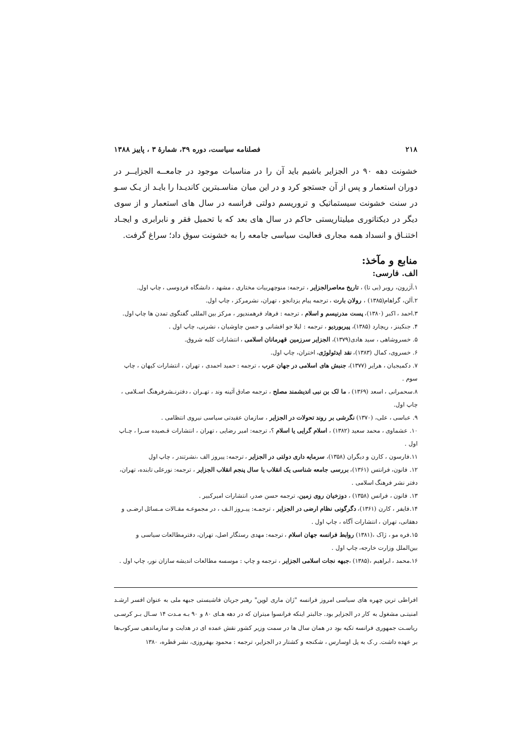۲۱۸ فصلنامه سیاست، دوره ۳۹، شمارۀ ۳ ، پاییز ۱۳۸۸
خشونت دهه ۹۰ در الجزایر باشیم باید آن را در مناسبات موجود در جامعــه الجزایــر در دوران استعمار و پس از آن جستجو کرد و در این میان مناسـبترین کاندیـدا را بایـد از یـک سـو در سنت خشونت سیستماتیک و تروریسم دولتی فرانسه در سال های استعمار و از سوی دیگر در دیکتاتوری میلیتاریستی حاکم در سال های بعد که با تحمیل فقر و نابرابری و ایجـاد اختنـاق و انسداد همه مجاری فعالیت سیاسی جامعه را به خشونت سوق داد؛ سراغ گرفت.
منابع و مآخذ:
الف. فارسی:
۱.آژرون، روبر (بی تا) ، تاریخ معاصرالجزایر ، ترجمه: منوچهربیات مختاری ، مشهد ، دانشگاه فردوسی ، چاپ اول.
۲.آلن، گراهام(۱۳۸۵) ، رولان بارت ، ترجمه پیام یزدانجو ، تهران، نشرمرکز ، چاپ اول.
۳.احمد ، اکبر (۱۳۸۰)، پست مدرنیسم و اسلام ، ترجمه : فرهاد فرهمندپور ، مرکز بین المللی گفتگوی تمدن ها چاپ اول.
۴. جنکینز ، ریچارد (۱۳۸۵)، پیربوردیو ، ترجمه : لیلا جو افشانی و حسن چاوشیان ، نشرنی، چاپ اول .
۵. خسروشاهی ، سید هادی(۱۳۷۹)، الجزایر سرزمین قهرمانان اسلامی ، انتشارات کلبه شروق.
۶. خسروی، کمال (۱۳۸۳)، نقد ایدئولوژی، اختران، چاپ اول.
۷. دکمیجیان ، هرایر (۱۳۷۷)، جنبش های اسلامی در جهان عرب ، ترجمه : حمید احمدی ، تهران ، انتشارات کیهان ، چاپ سوم .
۸.سحمرانی ، اسعد (۱۳۶۹) ، ما لک بن نبی اندیشمند مصلح ، ترجمه صادق آئینه وند ، تهـران ، دفترنـشرفرهنگ اسـلامی ، چاپ اول.
۹. عباسی ، علی، (۱۳۷۰) نگرشی بر روند تحولات در الجزایر ، سازمان عقیدتی سیاسی نیروی انتظامی .
۱۰. عشماوی ، محمد سعید (۱۳۸۲) ، اسلام گرایی یا اسلام ؟، ترجمه: امیر رضایی ، تهران ، انتشارات قـصیده سـرا ، چـاپ اول .
۱۱.فارسون ، کارن و دیگران (۱۳۵۸)، سرمایه داری دولتی در الجزایر ، ترجمه: پیروز الف ،نشرتندر ، چاپ اول
۱۲. فانون، فرانتس (۱۳۶۱)، بررسی جامعه شناسی یک انقلاب یا سال پنجم انقلاب الجزایر ، ترجمه: نورعلی تابنده، تهران، دفتر نشر فرهنگ اسلامی .
۱۳. فانون ، فرانس (۱۳۵۸) ، دوزخیان روی زمین، ترجمه حسن صدر، انتشارات امیرکبیر .
۱۴.فایفر ، کارن (۱۳۶۱)، دگرگونی نظام ارضی در الجزایر ، ترجمـه: پیـروز الـف ، در مجموعـه مقـالات مـسائل ارضـی و دهقانی، تهران ، انتشارات آگاه ، چاپ اول .
۱۵.فره مو ، ژاک ،(۱۳۸۱) روابط فرانسه جهان اسلام ، ترجمه: مهدی رستگار اصل، تهران، دفترمطالعات سیاسی و بین‌الملل وزارت خارجه، چاپ اول .
۱۶.محمد ، ابراهیم ،(۱۳۸۵) ،جبهه نجات اسلامی الجزایر ، ترجمه و چاپ : موسسه مطالعات اندیشه سازان نور، چاپ اول .
افراطی ترین چهره های سیاسی امروز فرانسه "ژان ماری لوپن" رهبر جریان فاشیستی جبهه ملی به عنوان افسر ارشـد امنیتـی مشغول به کار در الجزایر بود. جالبتر اینکه فرانسوا میتران که در دهه هـای ۸۰ و ۹۰ بـه مـدت ۱۴ سـال بـر کرسـی ریاسـت جمهوری فرانسه تکیه بود در همان سال ها در سمت وزیر کشور نقش عمده ای در هدایت و سازماندهی سرکوب‌ها بر عهده داشت. ر.ک به پل اوسارس ، شکنجه و کشتار در الجزایر، ترجمه : محمود بهفروزی، نشر قطره، ۱۳۸۰